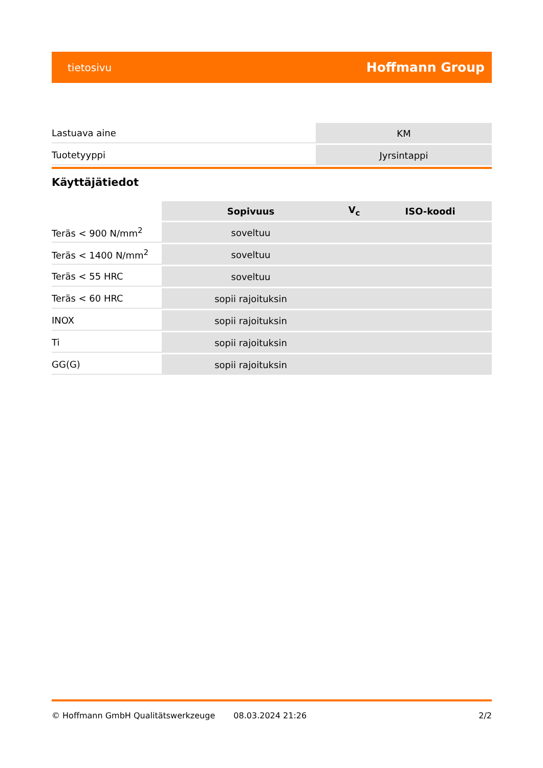tietosivu Hoffmann Group
| Lastuava aine | KM |
| Tuotetyyppi | Jyrsintappi |
Käyttäjätiedot
| | Sopivuus | V<sub>c</sub> | ISO-koodi |
| --- | --- | --- | --- |
| Teräs < 900 N/mm<sup>2</sup> | soveltuu | | |
| Teräs < 1400 N/mm<sup>2</sup> | soveltuu | | |
| Teräs < 55 HRC | soveltuu | | |
| Teräs < 60 HRC | sopii rajoituksin | | |
| INOX | sopii rajoituksin | | |
| Ti | sopii rajoituksin | | |
| GG(G) | sopii rajoituksin | | |
© Hoffmann GmbH Qualitätswerkzeuge 08.03.2024 21:26 2/2